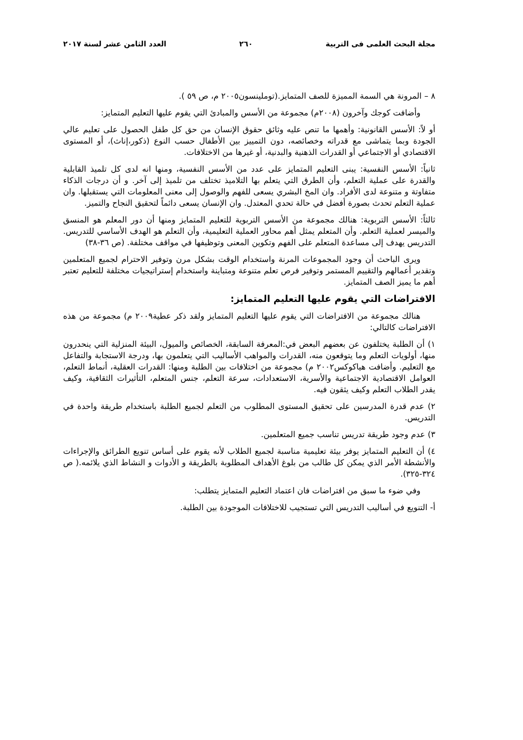مجلة البحث العلمى فى التربية ٢٦٠ العدد الثامن عشر لسنة ٢٠١٧
٨ – المرونة هي السمة المميزة للصف المتمايز.(توملينسون٢٠٠٥ م، ص ٥٩ ).
وأضافت كوجك وآخرون (٢٠٠٨م) مجموعة من الأسس والمبادئ التي يقوم عليها التعليم المتمايز:
أو لاً: الأسس القانونية: وأهمها ما تنص عليه وثائق حقوق الإنسان من حق كل طفل الحصول على تعليم عالي الجودة وبما يتماشى مع قدراته وخصائصه، دون التمييز بين الأطفال حسب النوع (ذكور،إناث)، أو المستوى الاقتصادي أو الاجتماعي أو القدرات الذهنية والبدنية، أو غيرها من الاختلافات.
ثانياً: الأسس النفسية: يبنى التعليم المتمايز على عدد من الأسس النفسية، ومنها انه لدى كل تلميذ القابلية والقدرة على عملية التعلم، وأن الطرق التي يتعلم بها التلاميذ تختلف من تلميذ إلى آخر. و أن درجات الذكاء متفاوتة و متنوعة لدى الأفراد. وان المخ البشري يسعى للفهم والوصول إلى معنى المعلومات التي يستقبلها. وان عملية التعلم تحدث بصورة أفضل في حالة تحدي المعتدل. وان الإنسان يسعى دائماً لتحقيق النجاح والتميز.
ثالثاً: الأسس التربوية: هنالك مجموعة من الأسس التربوية للتعليم المتمايز ومنها أن دور المعلم هو المنسق والميسر لعملية التعلم. وأن المتعلم يمثل أهم محاور العملية التعليمية، وأن التعلم هو الهدف الأساسي للتدريس. التدريس يهدف إلى مساعدة المتعلم على الفهم وتكوين المعنى وتوظيفها في مواقف مختلفة. (ص ٣٦-٣٨)
ويرى الباحث أن وجود المجموعات المرنة واستخدام الوقت بشكل مرن وتوفير الاحترام لجميع المتعلمين وتقدير أعمالهم والتقييم المستمر وتوفير فرص تعلم متنوعة ومتباينة واستخدام إستراتيجيات مختلفة للتعليم تعتبر أهم ما يميز الصف المتمايز.
الافتراضات التي يقوم عليها التعليم المتمايز:
هنالك مجموعة من الافتراضات التي يقوم عليها التعليم المتمايز ولقد ذكر عطية٢٠٠٩ م) مجموعة من هذه الافتراضات كالتالي:
١) أن الطلبة يختلفون عن بعضهم البعض في:المعرفة السابقة، الخصائص والميول، البيئة المنزلية التي ينحدرون منها، أولويات التعلم وما يتوقعون منه، القدرات والمواهب الأساليب التي يتعلمون بها، ودرجة الاستجابة والتفاعل مع التعليم. وأضافت هياكوكس٢٠٠٢ م) مجموعة من اختلافات بين الطلبة ومنها: القدرات العقلية، أنماط التعلم، العوامل الاقتصادية الاجتماعية والأسرية، الاستعدادات، سرعة التعلم، جنس المتعلم، التأثيرات الثقافية، وكيف يقدر الطلاب التعلم وكيف يثقون فيه.
٢) عدم قدرة المدرسين على تحقيق المستوى المطلوب من التعلم لجميع الطلبة باستخدام طريقة واحدة في التدريس.
٣) عدم وجود طريقة تدريس تناسب جميع المتعلمين.
٤) أن التعليم المتمايز يوفر بيئة تعليمية مناسبة لجميع الطلاب لأنه يقوم على أساس تنويع الطرائق والإجراءات والأنشطة الأمر الذي يمكن كل طالب من بلوغ الأهداف المطلوبة بالطريقة و الأدوات و النشاط الذي يلائمه.( ص ٣٢٤-٣٢٥).
وفي ضوء ما سبق من افتراضات فان اعتماد التعليم المتمايز يتطلب:
أ- التنويع في أساليب التدريس التي تستجيب للاختلافات الموجودة بين الطلبة.